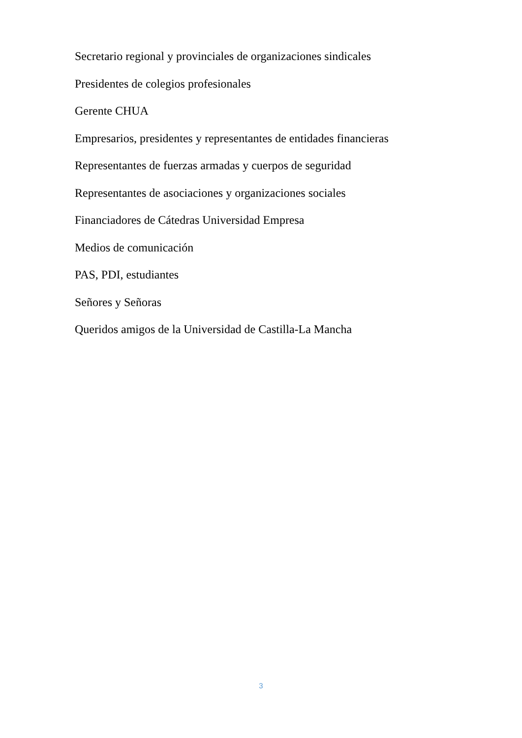Secretario regional y provinciales de organizaciones sindicales
Presidentes de colegios profesionales
Gerente CHUA
Empresarios, presidentes y representantes de entidades financieras
Representantes de fuerzas armadas y cuerpos de seguridad
Representantes de asociaciones y organizaciones sociales
Financiadores de Cátedras Universidad Empresa
Medios de comunicación
PAS, PDI, estudiantes
Señores y Señoras
Queridos amigos de la Universidad de Castilla-La Mancha
3